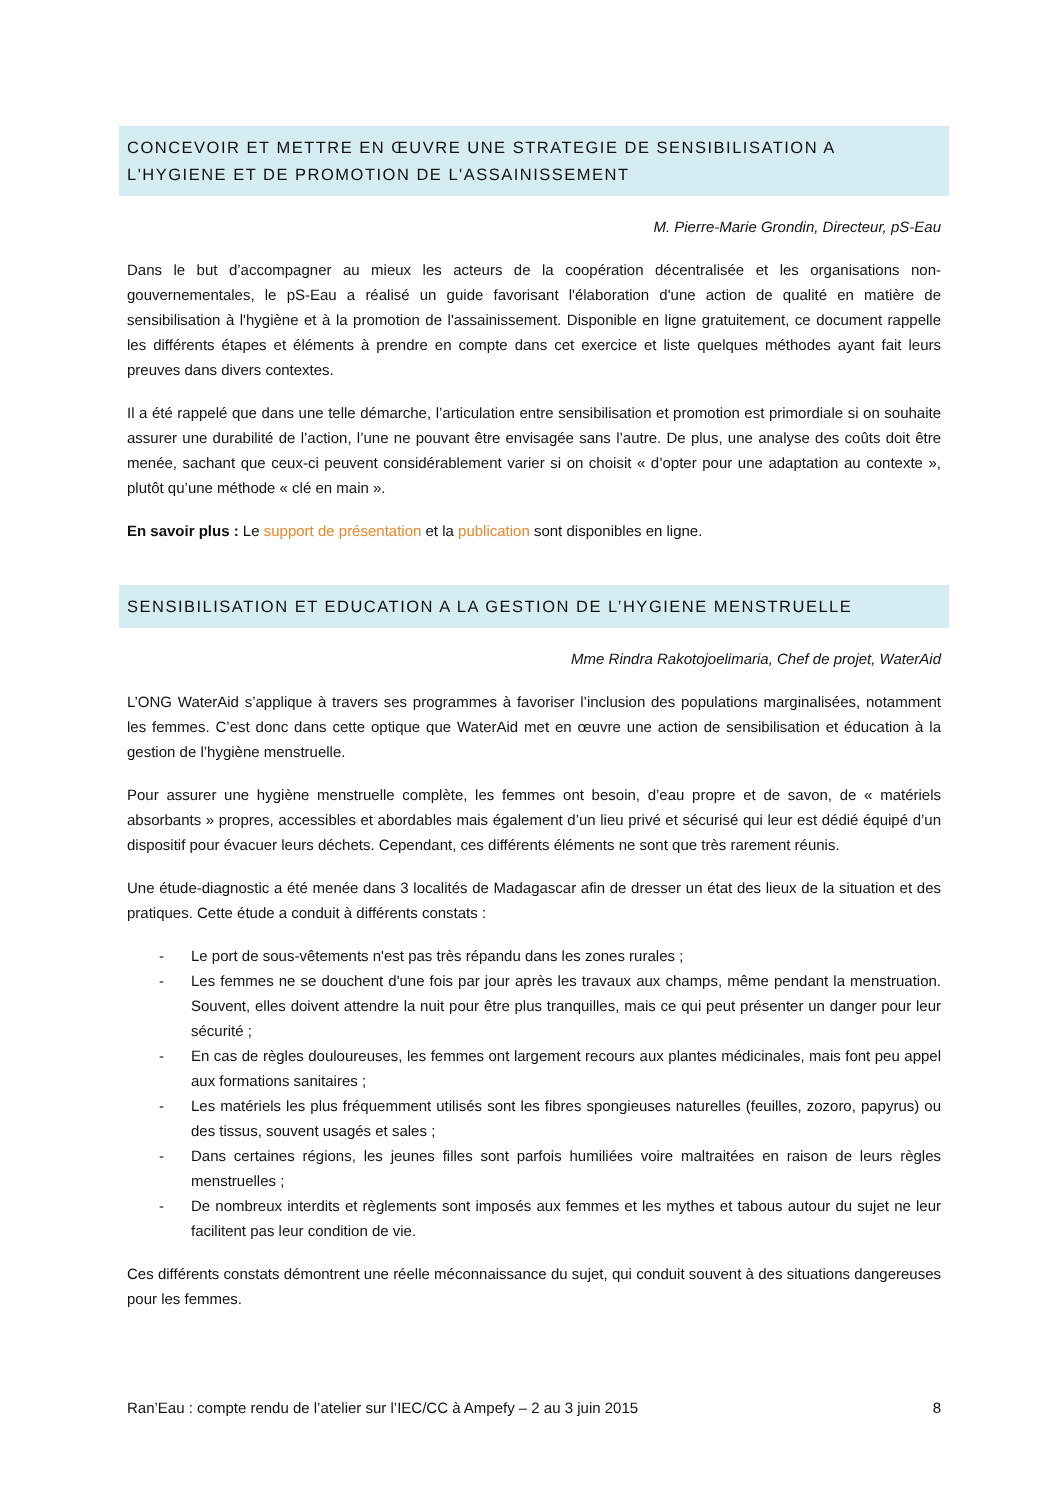CONCEVOIR ET METTRE EN ŒUVRE UNE STRATEGIE DE SENSIBILISATION A L'HYGIENE ET DE PROMOTION DE L'ASSAINISSEMENT
M. Pierre-Marie Grondin, Directeur, pS-Eau
Dans le but d’accompagner au mieux les acteurs de la coopération décentralisée et les organisations non-gouvernementales, le pS-Eau a réalisé un guide favorisant l'élaboration d'une action de qualité en matière de sensibilisation à l'hygiène et à la promotion de l'assainissement. Disponible en ligne gratuitement, ce document rappelle les différents étapes et éléments à prendre en compte dans cet exercice et liste quelques méthodes ayant fait leurs preuves dans divers contextes.
Il a été rappelé que dans une telle démarche, l’articulation entre sensibilisation et promotion est primordiale si on souhaite assurer une durabilité de l’action, l’une ne pouvant être envisagée sans l’autre. De plus, une analyse des coûts doit être menée, sachant que ceux-ci peuvent considérablement varier si on choisit « d’opter pour une adaptation au contexte », plutôt qu’une méthode « clé en main ».
En savoir plus : Le support de présentation et la publication sont disponibles en ligne.
SENSIBILISATION ET EDUCATION A LA GESTION DE L’HYGIENE MENSTRUELLE
Mme Rindra Rakotojoelimaria, Chef de projet, WaterAid
L’ONG WaterAid s’applique à travers ses programmes à favoriser l’inclusion des populations marginalisées, notamment les femmes. C’est donc dans cette optique que WaterAid met en œuvre une action de sensibilisation et éducation à la gestion de l’hygiène menstruelle.
Pour assurer une hygiène menstruelle complète, les femmes ont besoin, d’eau propre et de savon, de « matériels absorbants » propres, accessibles et abordables mais également d’un lieu privé et sécurisé qui leur est dédié équipé d’un dispositif pour évacuer leurs déchets. Cependant, ces différents éléments ne sont que très rarement réunis.
Une étude-diagnostic a été menée dans 3 localités de Madagascar afin de dresser un état des lieux de la situation et des pratiques. Cette étude a conduit à différents constats :
- Le port de sous-vêtements n'est pas très répandu dans les zones rurales ;
- Les femmes ne se douchent d'une fois par jour après les travaux aux champs, même pendant la menstruation. Souvent, elles doivent attendre la nuit pour être plus tranquilles, mais ce qui peut présenter un danger pour leur sécurité ;
- En cas de règles douloureuses, les femmes ont largement recours aux plantes médicinales, mais font peu appel aux formations sanitaires ;
- Les matériels les plus fréquemment utilisés sont les fibres spongieuses naturelles (feuilles, zozoro, papyrus) ou des tissus, souvent usagés et sales ;
- Dans certaines régions, les jeunes filles sont parfois humiliées voire maltraitées en raison de leurs règles menstruelles ;
- De nombreux interdits et règlements sont imposés aux femmes et les mythes et tabous autour du sujet ne leur facilitent pas leur condition de vie.
Ces différents constats démontrent une réelle méconnaissance du sujet, qui conduit souvent à des situations dangereuses pour les femmes.
Ran’Eau : compte rendu de l’atelier sur l’IEC/CC à Ampefy – 2 au 3 juin 2015 8